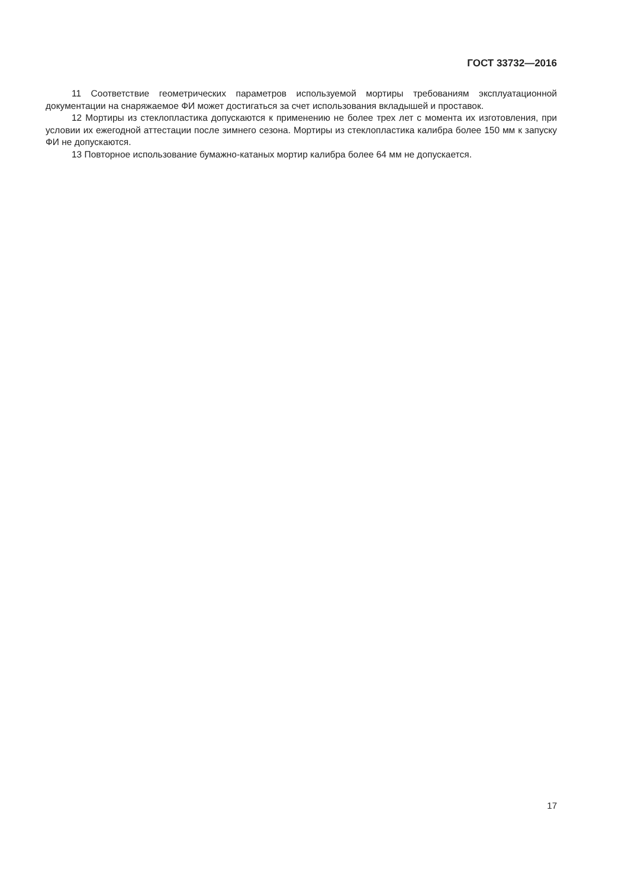ГОСТ 33732—2016
11 Соответствие геометрических параметров используемой мортиры требованиям эксплуатационной документации на снаряжаемое ФИ может достигаться за счет использования вкладышей и проставок.
12 Мортиры из стеклопластика допускаются к применению не более трех лет с момента их изготовления, при условии их ежегодной аттестации после зимнего сезона. Мортиры из стеклопластика калибра более 150 мм к запуску ФИ не допускаются.
13 Повторное использование бумажно-катаных мортир калибра более 64 мм не допускается.
17